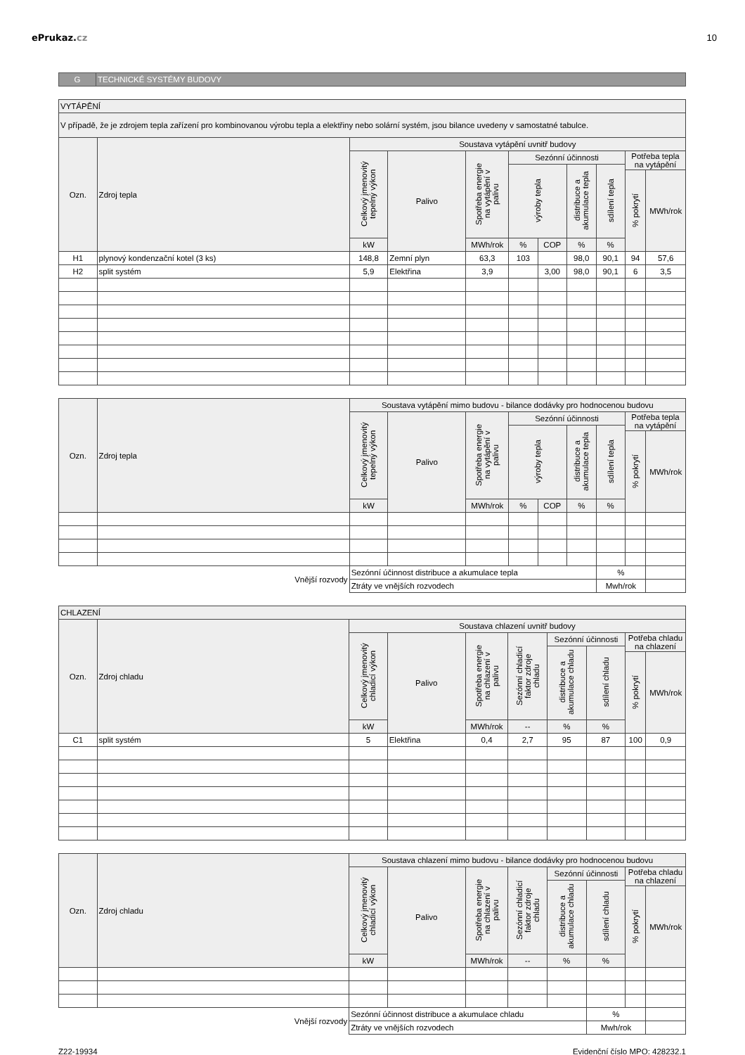ePrukaz.cz 10
| G | TECHNICKÉ SYSTÉMY BUDOVY |
| VYTÁPĚNÍ | | | | | | | | | | |
| V případě, že je zdrojem tepla zařízení pro kombinovanou výrobu tepla a elektřiny nebo solární systém, jsou bilance uvedeny v samostatné tabulce. | | | | | | | | | | |
| Ozn. | Zdroj tepla | Soustava vytápění uvnitř budovy | | | | | | | | |
| | | Celkový jmenovitý tepelný výkon | Palivo | Spotřeba energie na vytápění v palivu | Sezónní účinnosti | | | | Potřeba tepla na vytápění | |
| | | | | | výroby tepla | | distribuce a akumulace tepla | sdílení tepla | | |
| | | | | | | | | | % pokrytí | MWh/rok |
| | | kW | | MWh/rok | % | COP | % | % | | |
| H1 | plynový kondenzační kotel (3 ks) | 148,8 | Zemní plyn | 63,3 | 103 | | 98,0 | 90,1 | 94 | 57,6 |
| H2 | split systém | 5,9 | Elektřina | 3,9 | | 3,00 | 98,0 | 90,1 | 6 | 3,5 |
| Ozn. | Zdroj tepla | Soustava vytápění mimo budovu - bilance dodávky pro hodnocenou budovu | | | | | | | | |
| --- | --- | --- | --- | --- | --- | --- | --- | --- | --- | --- |
| | | Celkový jmenovitý tepelný výkon | Palivo | Spotřeba energie na vytápění v palivu | Sezónní účinnosti | | | | Potřeba tepla na vytápění | |
| | | | | | výroby tepla | | distribuce a akumulace tepla | sdílení tepla | | |
| | | | | | | | | | % pokrytí | MWh/rok |
| | | kW | | MWh/rok | % | COP | % | % | | |
| | Vnější rozvody | Sezónní účinnost distribuce a akumulace tepla | | | | | | % | | |
| | | Ztráty ve vnějších rozvodech | | | | | | Mwh/rok | | |
| CHLAZENÍ | | | | | | | | | |
| Ozn. | Zdroj chladu | Soustava chlazení uvnitř budovy | | | | | | | |
| | | Celkový jmenovitý chladicí výkon | Palivo | Spotřeba energie na chlazení v palivu | Sezónní chladicí faktor zdroje chladu | Sezónní účinnosti | | Potřeba chladu na chlazení | |
| | | | | | | distribuce a akumulace chladu | sdílení chladu | | |
| | | | | | | | | % pokrytí | MWh/rok |
| | | kW | | MWh/rok | -- | % | % | | |
| C1 | split systém | 5 | Elektřina | 0,4 | 2,7 | 95 | 87 | 100 | 0,9 |
| Ozn. | Zdroj chladu | Soustava chlazení mimo budovu - bilance dodávky pro hodnocenou budovu | | | | | | | |
| --- | --- | --- | --- | --- | --- | --- | --- | --- | --- |
| | | Celkový jmenovitý chladicí výkon | Palivo | Spotřeba energie na chlazení v palivu | Sezónní chladicí faktor zdroje chladu | Sezónní účinnosti | | Potřeba chladu na chlazení | |
| | | | | | | distribuce a akumulace chladu | sdílení chladu | | |
| | | | | | | | | % pokrytí | MWh/rok |
| | | kW | | MWh/rok | -- | % | % | | |
| | Vnější rozvody | Sezónní účinnost distribuce a akumulace chladu | | | | | % | | |
| | | Ztráty ve vnějších rozvodech | | | | | Mwh/rok | | |
Z22-19934 Evidenční číslo MPO: 428232.1